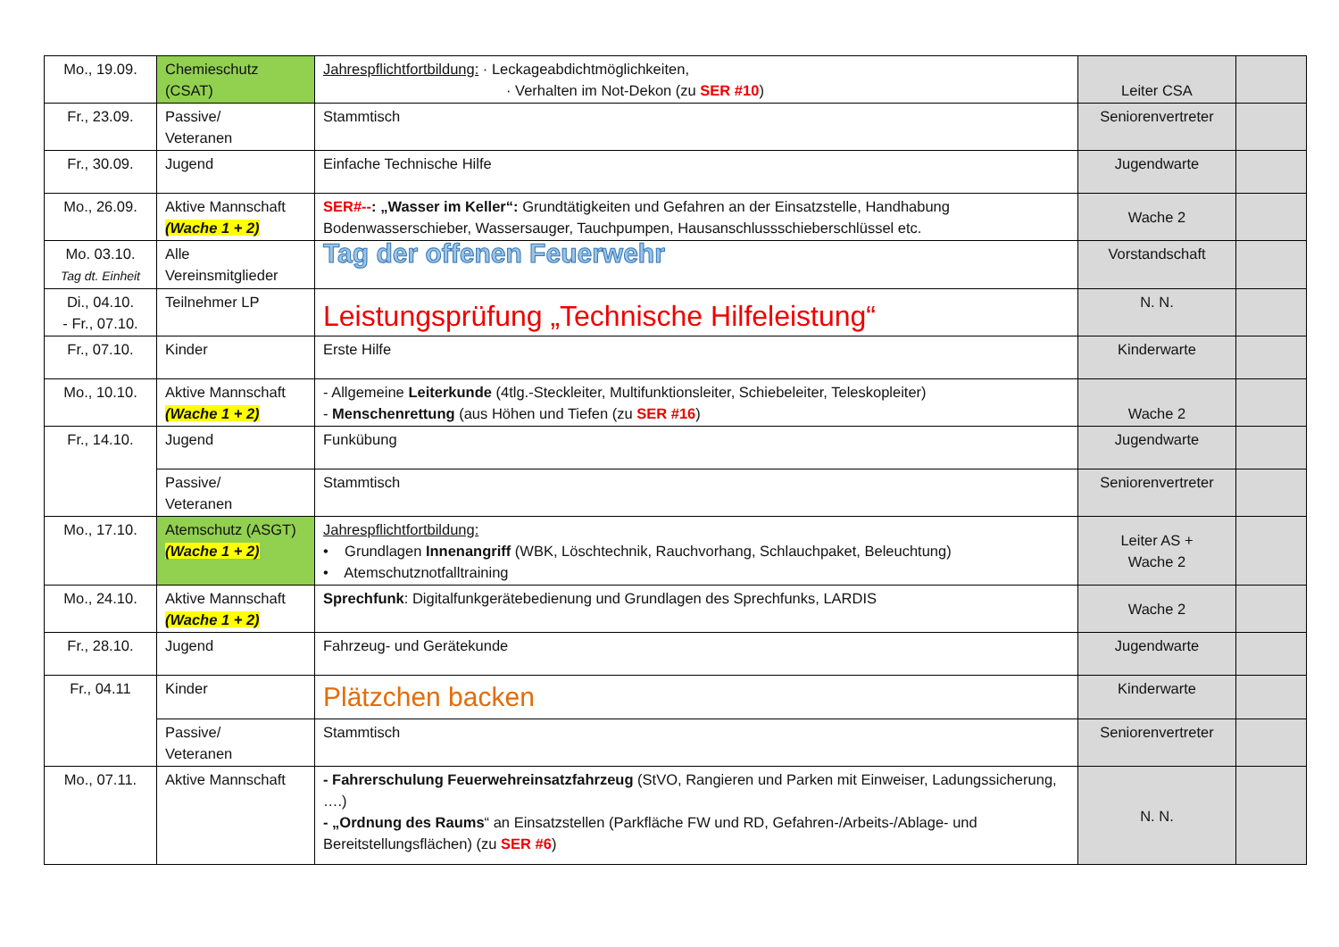| Mo., 19.09. | Chemieschutz (CSAT) | Jahrespflichtfortbildung: · Leckageabdichtmöglichkeiten, · Verhalten im Not-Dekon (zu SER #10 ) | Leiter CSA | |
| Fr., 23.09. | Passive/ Veteranen | Stammtisch | Seniorenvertreter | |
| Fr., 30.09. | Jugend | Einfache Technische Hilfe | Jugendwarte | |
| Mo., 26.09. | Aktive Mannschaft (Wache 1 + 2) | SER#-- : „Wasser im Keller“: Grundtätigkeiten und Gefahren an der Einsatzstelle, Handhabung Bodenwasserschieber, Wassersauger, Tauchpumpen, Hausanschlussschieberschlüssel etc. | Wache 2 | |
| Mo. 03.10. Tag dt. Einheit | Alle Vereinsmitglieder | Tag der offenen Feuerwehr | Vorstandschaft | |
| Di., 04.10. - Fr., 07.10. | Teilnehmer LP | Leistungsprüfung „Technische Hilfeleistung“ | N. N. | |
| Fr., 07.10. | Kinder | Erste Hilfe | Kinderwarte | |
| Mo., 10.10. | Aktive Mannschaft (Wache 1 + 2) | - Allgemeine Leiterkunde (4tlg.-Steckleiter, Multifunktionsleiter, Schiebeleiter, Teleskopleiter) - Menschenrettung (aus Höhen und Tiefen (zu SER #16 ) | Wache 2 | |
| Fr., 14.10. | Jugend | Funkübung | Jugendwarte | |
| | Passive/ Veteranen | Stammtisch | Seniorenvertreter | |
| Mo., 17.10. | Atemschutz (ASGT) (Wache 1 + 2) | Jahrespflichtfortbildung: • Grundlagen Innenangriff (WBK, Löschtechnik, Rauchvorhang, Schlauchpaket, Beleuchtung) • Atemschutznotfalltraining | Leiter AS + Wache 2 | |
| Mo., 24.10. | Aktive Mannschaft (Wache 1 + 2) | Sprechfunk : Digitalfunkgerätebedienung und Grundlagen des Sprechfunks, LARDIS | Wache 2 | |
| Fr., 28.10. | Jugend | Fahrzeug- und Gerätekunde | Jugendwarte | |
| Fr., 04.11 | Kinder | Plätzchen backen | Kinderwarte | |
| | Passive/ Veteranen | Stammtisch | Seniorenvertreter | |
| Mo., 07.11. | Aktive Mannschaft | - Fahrerschulung Feuerwehreinsatzfahrzeug (StVO, Rangieren und Parken mit Einweiser, Ladungssicherung, ….) - „Ordnung des Raums “ an Einsatzstellen (Parkfläche FW und RD, Gefahren-/Arbeits-/Ablage- und Bereitstellungsflächen) (zu SER #6 ) | N. N. | |